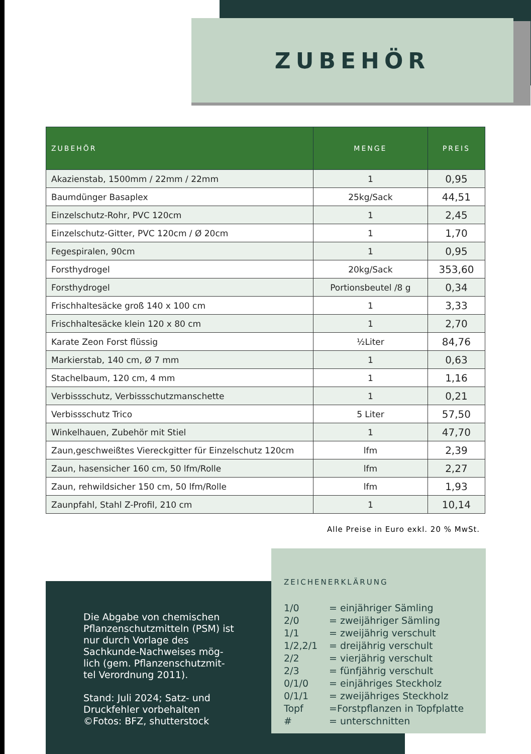ZUBEHÖR
| ZUBEHÖR | MENGE | PREIS |
| --- | --- | --- |
| Akazienstab, 1500mm / 22mm / 22mm | 1 | 0,95 |
| Baumdünger Basaplex | 25kg/Sack | 44,51 |
| Einzelschutz-Rohr, PVC 120cm | 1 | 2,45 |
| Einzelschutz-Gitter, PVC 120cm / Ø 20cm | 1 | 1,70 |
| Fegespiralen, 90cm | 1 | 0,95 |
| Forsthydrogel | 20kg/Sack | 353,60 |
| Forsthydrogel | Portionsbeutel /8 g | 0,34 |
| Frischhaltesäcke groß 140 x 100 cm | 1 | 3,33 |
| Frischhaltesäcke klein 120 x 80 cm | 1 | 2,70 |
| Karate Zeon Forst flüssig | ½Liter | 84,76 |
| Markierstab, 140 cm, Ø 7 mm | 1 | 0,63 |
| Stachelbaum, 120 cm, 4 mm | 1 | 1,16 |
| Verbissschutz, Verbissschutzmanschette | 1 | 0,21 |
| Verbissschutz Trico | 5 Liter | 57,50 |
| Winkelhauen, Zubehör mit Stiel | 1 | 47,70 |
| Zaun,geschweißtes Viereckgitter für Einzelschutz 120cm | lfm | 2,39 |
| Zaun, hasensicher 160 cm, 50 lfm/Rolle | lfm | 2,27 |
| Zaun, rehwildsicher 150 cm, 50 lfm/Rolle | lfm | 1,93 |
| Zaunpfahl, Stahl Z-Profil, 210 cm | 1 | 10,14 |
Alle Preise in Euro exkl. 20 % MwSt.
Die Abgabe von chemischen Pflanzenschutzmitteln (PSM) ist nur durch Vorlage des Sachkunde-Nachweises mög-lich (gem. Pflanzenschutzmit-tel Verordnung 2011).
Stand: Juli 2024; Satz- und Druckfehler vorbehalten ©Fotos: BFZ, shutterstock
ZEICHENERKLÄRUNG
1/0 = einjähriger Sämling
2/0 = zweijähriger Sämling
1/1 = zweijährig verschult
1/2,2/1 = dreijährig verschult
2/2 = vierjährig verschult
2/3 = fünfjährig verschult
0/1/0 = einjähriges Steckholz
0/1/1 = zweijähriges Steckholz
Topf =Forstpflanzen in Topfplatte
# = unterschnitten